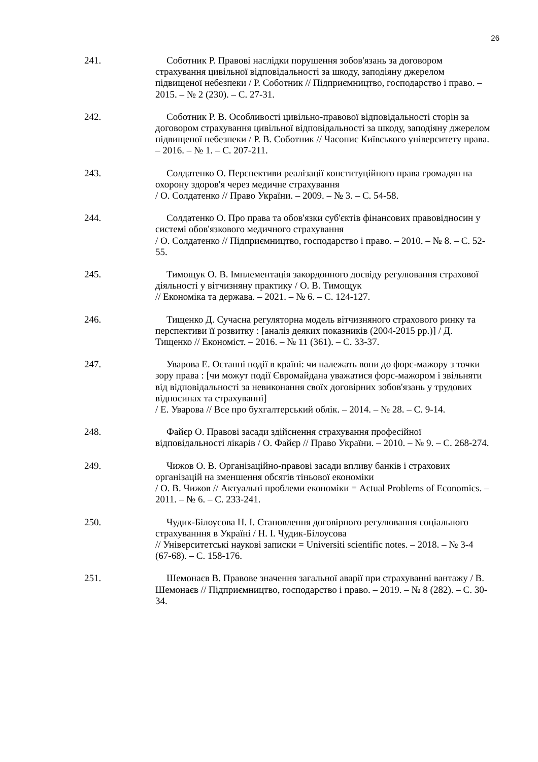26
241. Соботник Р. Правові наслідки порушення зобов'язань за договором страхування цивільної відповідальності за шкоду, заподіяну джерелом підвищеної небезпеки / Р. Соботник // Підприємництво, господарство і право. – 2015. – № 2 (230). – С. 27-31.
242. Соботник Р. В. Особливості цивільно-правової відповідальності сторін за договором страхування цивільної відповідальності за шкоду, заподіяну джерелом підвищеної небезпеки / Р. В. Соботник // Часопис Київського університету права. – 2016. – № 1. – С. 207-211.
243. Солдатенко О. Перспективи реалізації конституційного права громадян на охорону здоров'я через медичне страхування
/ О. Солдатенко // Право України. – 2009. – № 3. – С. 54-58.
244. Солдатенко О. Про права та обов'язки суб'єктів фінансових правовідносин у системі обов'язкового медичного страхування
/ О. Солдатенко // Підприємництво, господарство і право. – 2010. – № 8. – С. 52-55.
245. Тимощук О. В. Імплементація закордонного досвіду регулювання страхової діяльності у вітчизняну практику / О. В. Тимощук
// Економіка та держава. – 2021. – № 6. – С. 124-127.
246. Тищенко Д. Сучасна регуляторна модель вітчизняного страхового ринку та перспективи її розвитку : [аналіз деяких показників (2004-2015 рр.)] / Д. Тищенко // Економіст. – 2016. – № 11 (361). – С. 33-37.
247. Уварова Е. Останні події в країні: чи належать вони до форс-мажору з точки зору права : [чи можут події Євромайдана уважатися форс-мажором і звільняти від відповідальності за невиконання своїх договірних зобов'язань у трудових відносинах та страхуванні]
/ Е. Уварова // Все про бухгалтерський облік. – 2014. – № 28. – С. 9-14.
248. Файєр О. Правові засади здійснення страхування професійної відповідальності лікарів / О. Файєр // Право України. – 2010. – № 9. – С. 268-274.
249. Чижов О. В. Організаційно-правові засади впливу банків і страхових організацій на зменшення обсягів тіньової економіки
/ О. В. Чижов // Актуальні проблеми економіки = Actual Problems of Economics. – 2011. – № 6. – С. 233-241.
250. Чудик-Білоусова Н. І. Становлення договірного регулювання соціального страхуванння в Україні / Н. І. Чудик-Білоусова
// Університетські наукові записки = Universiti scientific notes. – 2018. – № 3-4 (67-68). – С. 158-176.
251. Шемонаєв В. Правове значення загальної аварії при страхуванні вантажу / В. Шемонаєв // Підприємництво, господарство і право. – 2019. – № 8 (282). – С. 30-34.